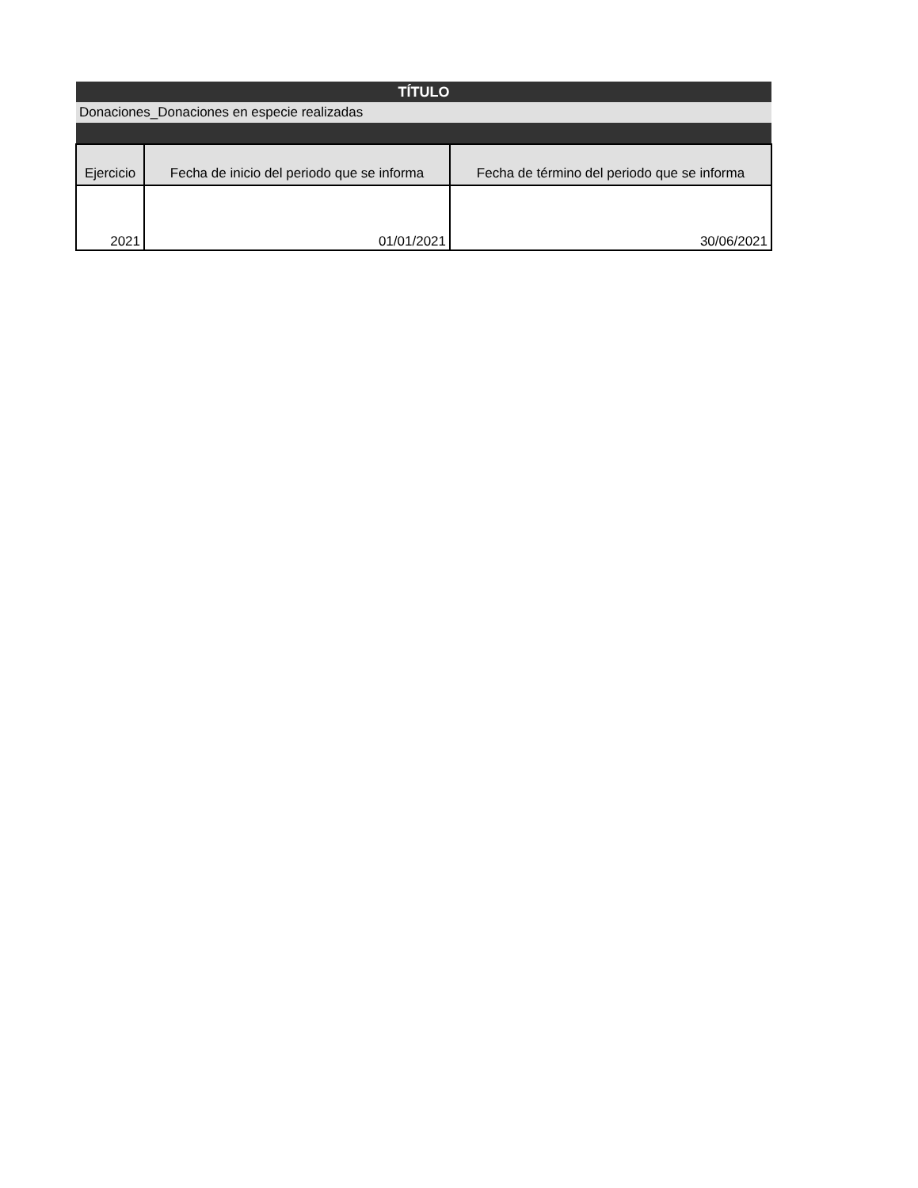| TÍTULO | | |
| --- | --- | --- |
| Donaciones_Donaciones en especie realizadas | | |
| Ejercicio | Fecha de inicio del periodo que se informa | Fecha de término del periodo que se informa |
| 2021 | 01/01/2021 | 30/06/2021 |